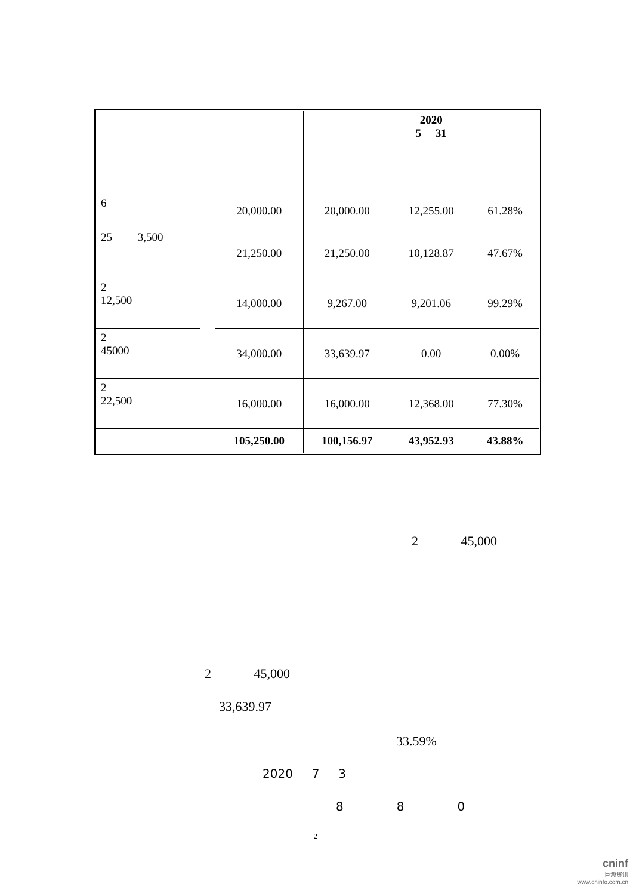| | | | | 2020 5 31 | |
| --- | --- | --- | --- | --- | --- |
| 6 | | 20,000.00 | 20,000.00 | 12,255.00 | 61.28% |
| 25 3,500 | | 21,250.00 | 21,250.00 | 10,128.87 | 47.67% |
| 2 12,500 | | 14,000.00 | 9,267.00 | 9,201.06 | 99.29% |
| 2 45000 | | 34,000.00 | 33,639.97 | 0.00 | 0.00% |
| 2 22,500 | | 16,000.00 | 16,000.00 | 12,368.00 | 77.30% |
| | | 105,250.00 | 100,156.97 | 43,952.93 | 43.88% |
2 45,000
2 45,000
33,639.97
33.59%
2020 7 3
8 8 0
2
cninf
巨潮资讯
www.cninfo.com.cn